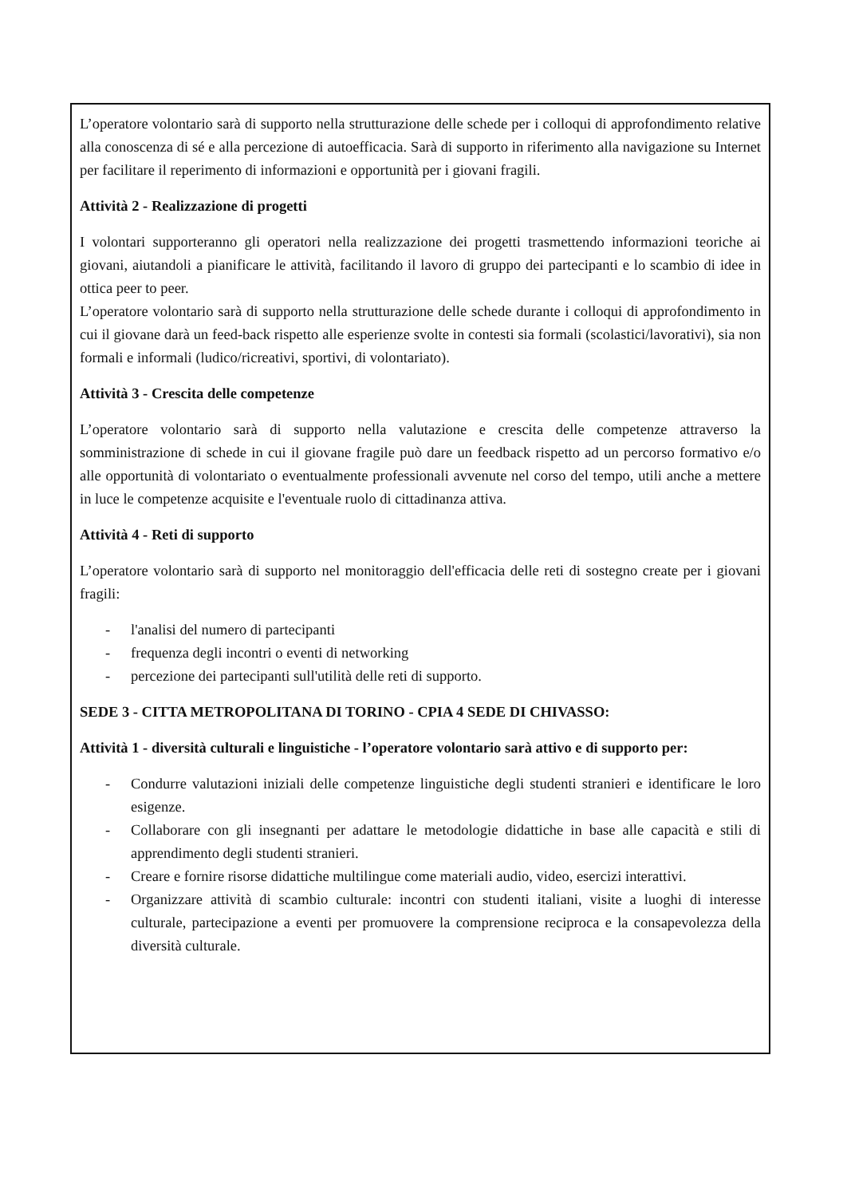L’operatore volontario sarà di supporto nella strutturazione delle schede per i colloqui di approfondimento relative alla conoscenza di sé e alla percezione di autoefficacia. Sarà di supporto in riferimento alla navigazione su Internet per facilitare il reperimento di informazioni e opportunità per i giovani fragili.
Attività 2 - Realizzazione di progetti
I volontari supporteranno gli operatori nella realizzazione dei progetti trasmettendo informazioni teoriche ai giovani, aiutandoli a pianificare le attività, facilitando il lavoro di gruppo dei partecipanti e lo scambio di idee in ottica peer to peer.
L’operatore volontario sarà di supporto nella strutturazione delle schede durante i colloqui di approfondimento in cui il giovane darà un feed-back rispetto alle esperienze svolte in contesti sia formali (scolastici/lavorativi), sia non formali e informali (ludico/ricreativi, sportivi, di volontariato).
Attività 3 - Crescita delle competenze
L’operatore volontario sarà di supporto nella valutazione e crescita delle competenze attraverso la somministrazione di schede in cui il giovane fragile può dare un feedback rispetto ad un percorso formativo e/o alle opportunità di volontariato o eventualmente professionali avvenute nel corso del tempo, utili anche a mettere in luce le competenze acquisite e l'eventuale ruolo di cittadinanza attiva.
Attività 4 - Reti di supporto
L’operatore volontario sarà di supporto nel monitoraggio dell'efficacia delle reti di sostegno create per i giovani fragili:
- l'analisi del numero di partecipanti
- frequenza degli incontri o eventi di networking
- percezione dei partecipanti sull'utilità delle reti di supporto.
SEDE 3 - CITTA METROPOLITANA DI TORINO - CPIA 4 SEDE DI CHIVASSO:
Attività 1 - diversità culturali e linguistiche - l’operatore volontario sarà attivo e di supporto per:
- Condurre valutazioni iniziali delle competenze linguistiche degli studenti stranieri e identificare le loro esigenze.
- Collaborare con gli insegnanti per adattare le metodologie didattiche in base alle capacità e stili di apprendimento degli studenti stranieri.
- Creare e fornire risorse didattiche multilingue come materiali audio, video, esercizi interattivi.
- Organizzare attività di scambio culturale: incontri con studenti italiani, visite a luoghi di interesse culturale, partecipazione a eventi per promuovere la comprensione reciproca e la consapevolezza della diversità culturale.